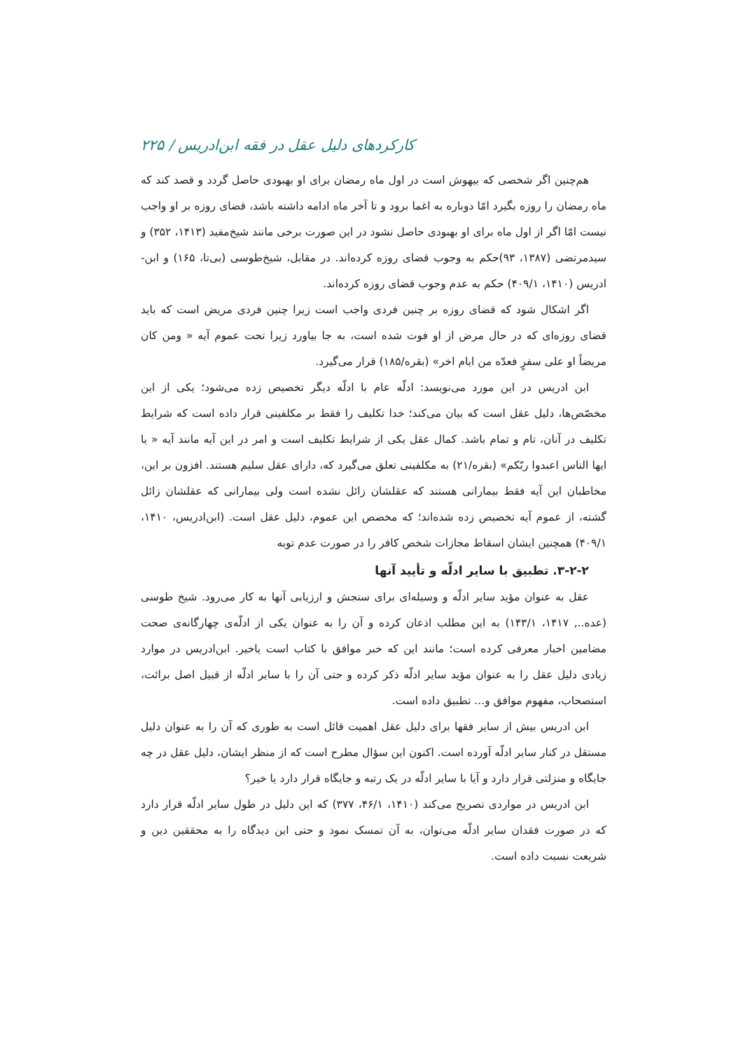کارکردهای دلیل عقل در فقه ابن‌ادریس / ۲۲۵
هم‌چنین اگر شخصی که بیهوش است در اول ماه رمضان برای او بهبودی حاصل گردد و قصد کند که ماه رمضان را روزه بگیرد امّا دوباره به اغما برود و تا آخر ماه ادامه داشته باشد، قضای روزه بر او واجب نیست امّا اگر از اول ماه برای او بهبودی حاصل نشود در این صورت برخی مانند شیخ‌مفید (۱۴۱۳، ۳۵۲) و سیدمرتضی (۱۳۸۷، ۹۳)حکم به وجوب قضای روزه کرده‌اند. در مقابل، شیخ‌طوسی (بی‌تا، ۱۶۵) و ابن-ادریس (۱۴۱۰، ۴۰۹/۱) حکم به عدم وجوب قضای روزه کرده‌اند.
اگر اشکال شود که قضای روزه بر چنین فردی واجب است زیرا چنین فردی مریض است که باید قضای روزه‌ای که در حال مرض از او فوت شده است، به جا بیاورد زیرا تحت عموم آیه « ومن کان مریضاً او علی سفرٍ فعدّه من ایام اخر» (بقره/۱۸۵) قرار می‌گیرد.
ابن ادریس در این مورد می‌نویسد: ادلّه عام با ادلّه دیگر تخصیص زده می‌شود؛ یکی از این مخصّص‌ها، دلیل عقل است که بیان می‌کند؛ خدا تکلیف را فقط بر مکلفینی قرار داده است که شرایط تکلیف در آنان، تام و تمام باشد. کمال عقل یکی از شرایط تکلیف است و امر در این آیه مانند آیه « یا ایها الناس اعبدوا ربّکم» (بقره/۲۱) به مکلفینی تعلق می‌گیرد که، دارای عقل سلیم هستند. افزون بر این، مخاطبان این آیه فقط بیمارانی هستند که عقلشان زائل نشده است ولی بیمارانی که عقلشان زائل گشته، از عموم آیه تخصیص زده شده‌اند؛ که مخصص این عموم، دلیل عقل است. (ابن‌ادریس، ۱۴۱۰، ۴۰۹/۱) همچنین ایشان اسقاط مجازات شخص کافر را در صورت عدم توبه
۳-۲-۲. تطبیق با سایر ادلّه و تأیید آنها
عقل به عنوان مؤید سایر ادلّه و وسیله‌ای برای سنجش و ارزیابی آنها به کار می‌رود. شیخ طوسی (عده.., ۱۴۱۷، ۱۴۳/۱) به این مطلب اذعان کرده و آن را به عنوان یکی از ادلّه‌ی چهارگانه‌ی صحت مضامین اخبار معرفی کرده است؛ مانند این که خبر موافق با کتاب است یاخیر. ابن‌ادریس در موارد زیادی دلیل عقل را به عنوان مؤید سایر ادلّه ذکر کرده و حتی آن را با سایر ادلّه از قبیل اصل برائت، استصحاب، مفهوم موافق و... تطبیق داده است.
ابن ادریس بیش از سایر فقها برای دلیل عقل اهمیت قائل است به طوری که آن را به عنوان دلیل مستقل در کنار سایر ادلّه آورده است. اکنون این سؤال مطرح است که از منظر ایشان، دلیل عقل در چه جایگاه و منزلتی قرار دارد و آیا با سایر ادلّه در یک رتبه و جایگاه قرار دارد یا خیر؟
ابن ادریس در مواردی تصریح می‌کند (۱۴۱۰، ۴۶/۱، ۳۷۷) که این دلیل در طول سایر ادلّه قرار دارد که در صورت فقدان سایر ادلّه می‌توان، به آن تمسک نمود و حتی این دیدگاه را به محققین دین و شریعت نسبت داده است.